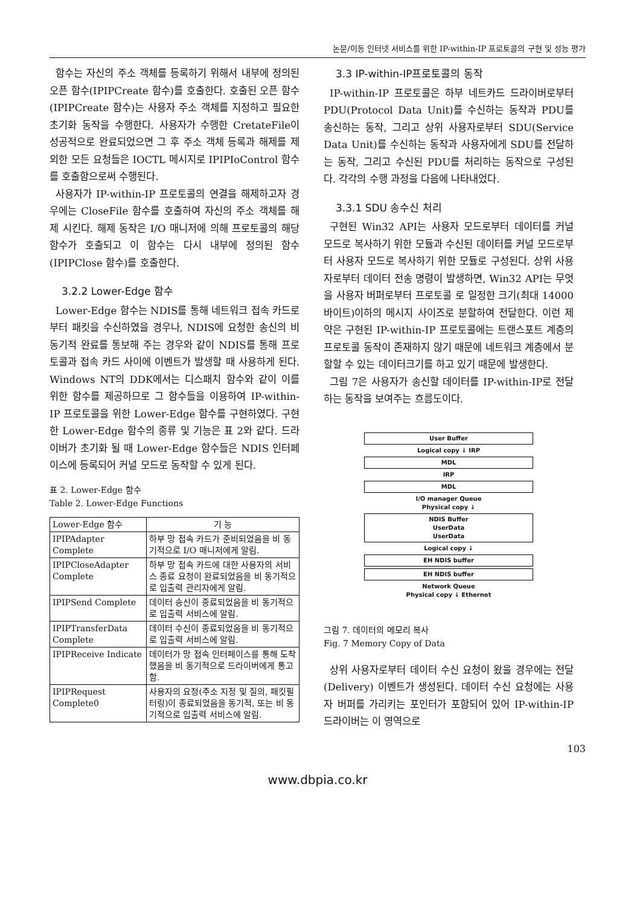논문/이동 인터넷 서비스를 위한 IP-within-IP 프로토콜의 구현 및 성능 평가
함수는 자신의 주소 객체를 등록하기 위해서 내부에 정의된 오픈 함수(IPIPCreate 함수)를 호출한다. 호출된 오픈 함수(IPIPCreate 함수)는 사용자 주소 객체를 지정하고 필요한 초기화 동작을 수행한다. 사용자가 수행한 CretateFile이 성공적으로 완료되었으면 그 후 주소 객체 등록과 해제를 제외한 모든 요청들은 IOCTL 메시지로 IPIPIoControl 함수를 호출함으로써 수행된다.
사용자가 IP-within-IP 프로토콜의 연결을 해제하고자 경우에는 CloseFile 함수를 호출하여 자신의 주소 객체를 해제 시킨다. 해제 동작은 I/O 매니저에 의해 프로토콜의 해당 함수가 호출되고 이 함수는 다시 내부에 정의된 함수(IPIPClose 함수)를 호출한다.
3.2.2 Lower-Edge 함수
Lower-Edge 함수는 NDIS를 통해 네트워크 접속 카드로부터 패킷을 수신하였을 경우나, NDIS에 요청한 송신의 비 동기적 완료를 통보해 주는 경우와 같이 NDIS를 통해 프로토콜과 접속 카드 사이에 이벤트가 발생할 때 사용하게 된다. Windows NT의 DDK에서는 디스패치 함수와 같이 이를 위한 함수를 제공하므로 그 함수들을 이용하여 IP-within-IP 프로토콜을 위한 Lower-Edge 함수를 구현하였다. 구현한 Lower-Edge 함수의 종류 및 기능은 표 2와 같다. 드라이버가 초기화 될 때 Lower-Edge 함수들은 NDIS 인터페이스에 등록되어 커널 모드로 동작할 수 있게 된다.
표 2. Lower-Edge 함수
Table 2. Lower-Edge Functions
| Lower-Edge 함수 | 기 능 |
| --- | --- |
| IPIPAdapter Complete | 하부 망 접속 카드가 준비되었음을 비 동기적으로 I/O 매니저에게 알림. |
| IPIPCloseAdapter Complete | 하부 망 접속 카드에 대한 사용자의 서비스 종료 요청이 완료되었음을 비 동기적으로 입출력 관리자에게 알림. |
| IPIPSend Complete | 데이터 송신이 종료되었음을 비 동기적으로 입출력 서비스에 알림. |
| IPIPTransferData Complete | 데이터 수신이 종료되었음을 비 동기적으로 입출력 서비스에 알림. |
| IPIPReceive Indicate | 데이터가 망 접속 인터페이스를 통해 도착했음을 비 동기적으로 드라이버에게 통고 함. |
| IPIPRequest Complete0 | 사용자의 요청(주소 지정 및 질의, 패킷필터링)이 종료되었음을 동기적, 또는 비 동기적으로 입출력 서비스에 알림. |
3.3 IP-within-IP프로토콜의 동작
IP-within-IP 프로토콜은 하부 네트카드 드라이버로부터 PDU(Protocol Data Unit)를 수신하는 동작과 PDU를 송신하는 동작, 그리고 상위 사용자로부터 SDU(Service Data Unit)를 수신하는 동작과 사용자에게 SDU를 전달하는 동작, 그리고 수신된 PDU를 처리하는 동작으로 구성된다. 각각의 수행 과정을 다음에 나타내었다.
3.3.1 SDU 송수신 처리
구현된 Win32 API는 사용자 모드로부터 데이터를 커널 모드로 복사하기 위한 모듈과 수신된 데이터를 커널 모드로부터 사용자 모드로 복사하기 위한 모듈로 구성된다. 상위 사용자로부터 데이터 전송 명령이 발생하면, Win32 API는 무엇을 사용자 버퍼로부터 프로토콜 로 일정한 크기(최대 14000바이트)이하의 메시지 사이즈로 분할하여 전달한다. 이런 제약은 구현된 IP-within-IP 프로토콜에는 트랜스포트 계층의 프로토콜 동작이 존재하지 않기 때문에 네트워크 계층에서 분할할 수 있는 데이터크기를 하고 있기 때문에 발생한다.
그림 7은 사용자가 송신할 데이터를 IP-within-IP로 전달하는 동작을 보여주는 흐름도이다.
User Buffer
Logical copy ↓ IRP
MDL
IRP
MDL
I/O manager Queue
Physical copy ↓
NDIS Buffer
UserData
UserData
Logical copy ↓
EH NDIS buffer
EH NDIS buffer
Network Queue
Physical copy ↓ Ethernet
그림 7. 데이터의 메모리 복사
Fig. 7 Memory Copy of Data
상위 사용자로부터 데이터 수신 요청이 왔을 경우에는 전달(Delivery) 이벤트가 생성된다. 데이터 수신 요청에는 사용자 버퍼를 가리키는 포인터가 포함되어 있어 IP-within-IP드라이버는 이 영역으로
103
www.dbpia.co.kr